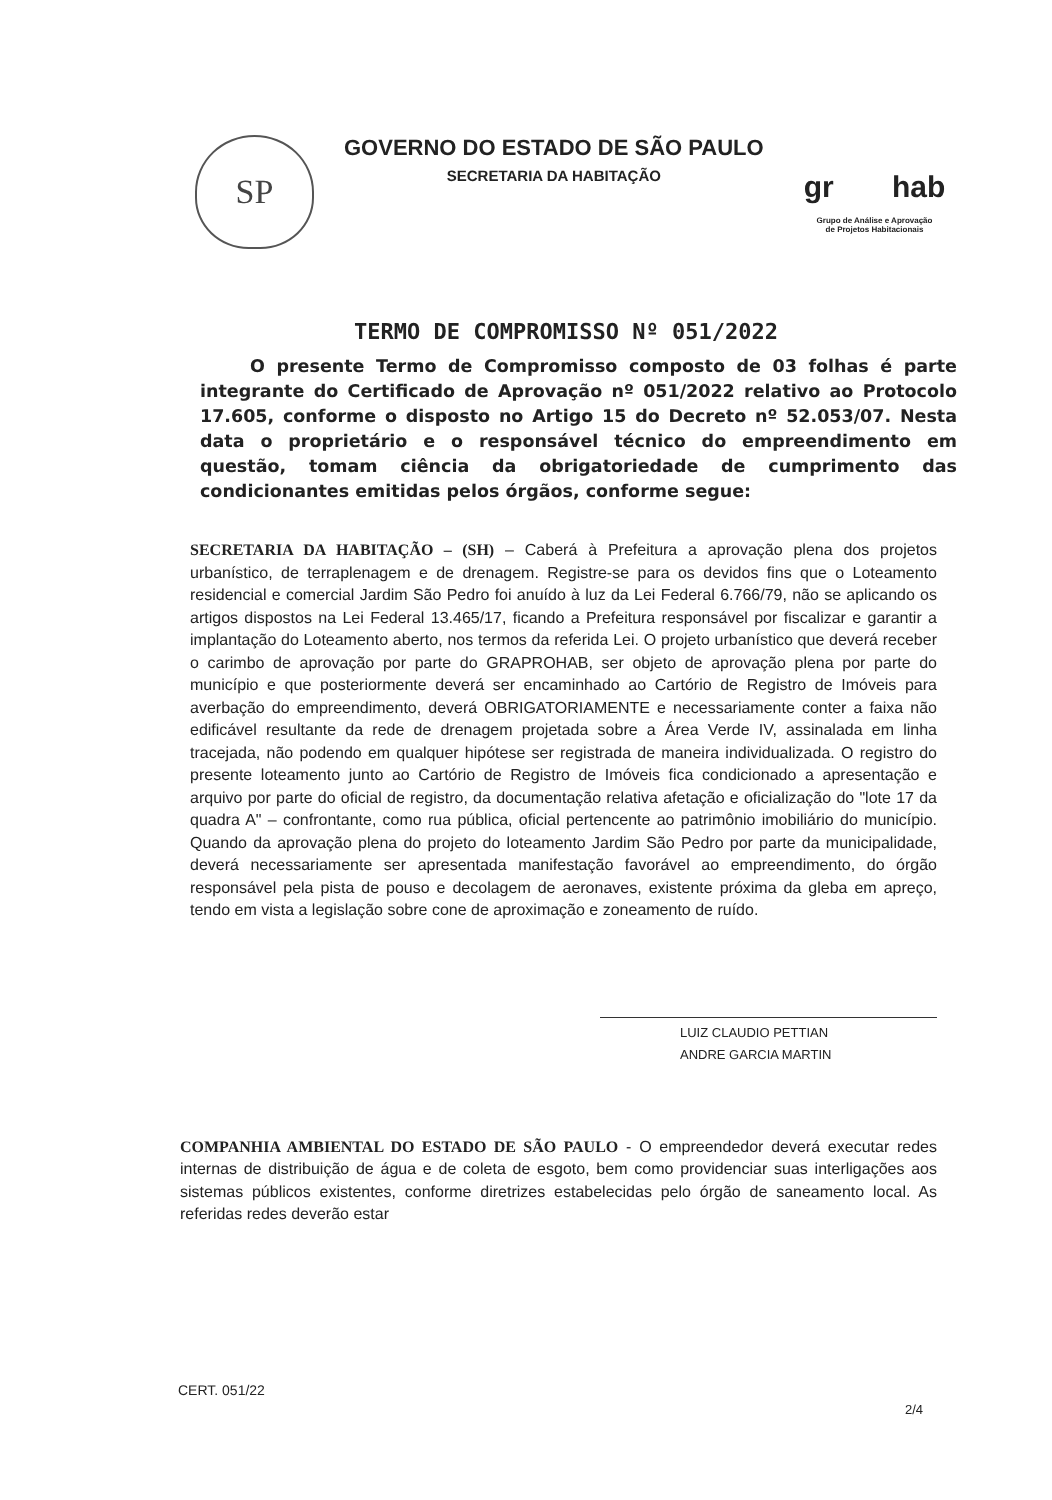SP
GOVERNO DO ESTADO DE SÃO PAULO
SECRETARIA DA HABITAÇÃO
gr hab
Grupo de Análise e Aprovação
de Projetos Habitacionais
TERMO DE COMPROMISSO Nº 051/2022
O presente Termo de Compromisso composto de 03 folhas é parte integrante do Certificado de Aprovação nº 051/2022 relativo ao Protocolo 17.605, conforme o disposto no Artigo 15 do Decreto nº 52.053/07. Nesta data o proprietário e o responsável técnico do empreendimento em questão, tomam ciência da obrigatoriedade de cumprimento das condicionantes emitidas pelos órgãos, conforme segue:
SECRETARIA DA HABITAÇÃO – (SH) – Caberá à Prefeitura a aprovação plena dos projetos urbanístico, de terraplenagem e de drenagem. Registre-se para os devidos fins que o Loteamento residencial e comercial Jardim São Pedro foi anuído à luz da Lei Federal 6.766/79, não se aplicando os artigos dispostos na Lei Federal 13.465/17, ficando a Prefeitura responsável por fiscalizar e garantir a implantação do Loteamento aberto, nos termos da referida Lei. O projeto urbanístico que deverá receber o carimbo de aprovação por parte do GRAPROHAB, ser objeto de aprovação plena por parte do município e que posteriormente deverá ser encaminhado ao Cartório de Registro de Imóveis para averbação do empreendimento, deverá OBRIGATORIAMENTE e necessariamente conter a faixa não edificável resultante da rede de drenagem projetada sobre a Área Verde IV, assinalada em linha tracejada, não podendo em qualquer hipótese ser registrada de maneira individualizada. O registro do presente loteamento junto ao Cartório de Registro de Imóveis fica condicionado a apresentação e arquivo por parte do oficial de registro, da documentação relativa afetação e oficialização do "lote 17 da quadra A" – confrontante, como rua pública, oficial pertencente ao patrimônio imobiliário do município. Quando da aprovação plena do projeto do loteamento Jardim São Pedro por parte da municipalidade, deverá necessariamente ser apresentada manifestação favorável ao empreendimento, do órgão responsável pela pista de pouso e decolagem de aeronaves, existente próxima da gleba em apreço, tendo em vista a legislação sobre cone de aproximação e zoneamento de ruído.
LUIZ CLAUDIO PETTIAN
ANDRE GARCIA MARTIN
COMPANHIA AMBIENTAL DO ESTADO DE SÃO PAULO - O empreendedor deverá executar redes internas de distribuição de água e de coleta de esgoto, bem como providenciar suas interligações aos sistemas públicos existentes, conforme diretrizes estabelecidas pelo órgão de saneamento local. As referidas redes deverão estar
CERT. 051/22
2/4